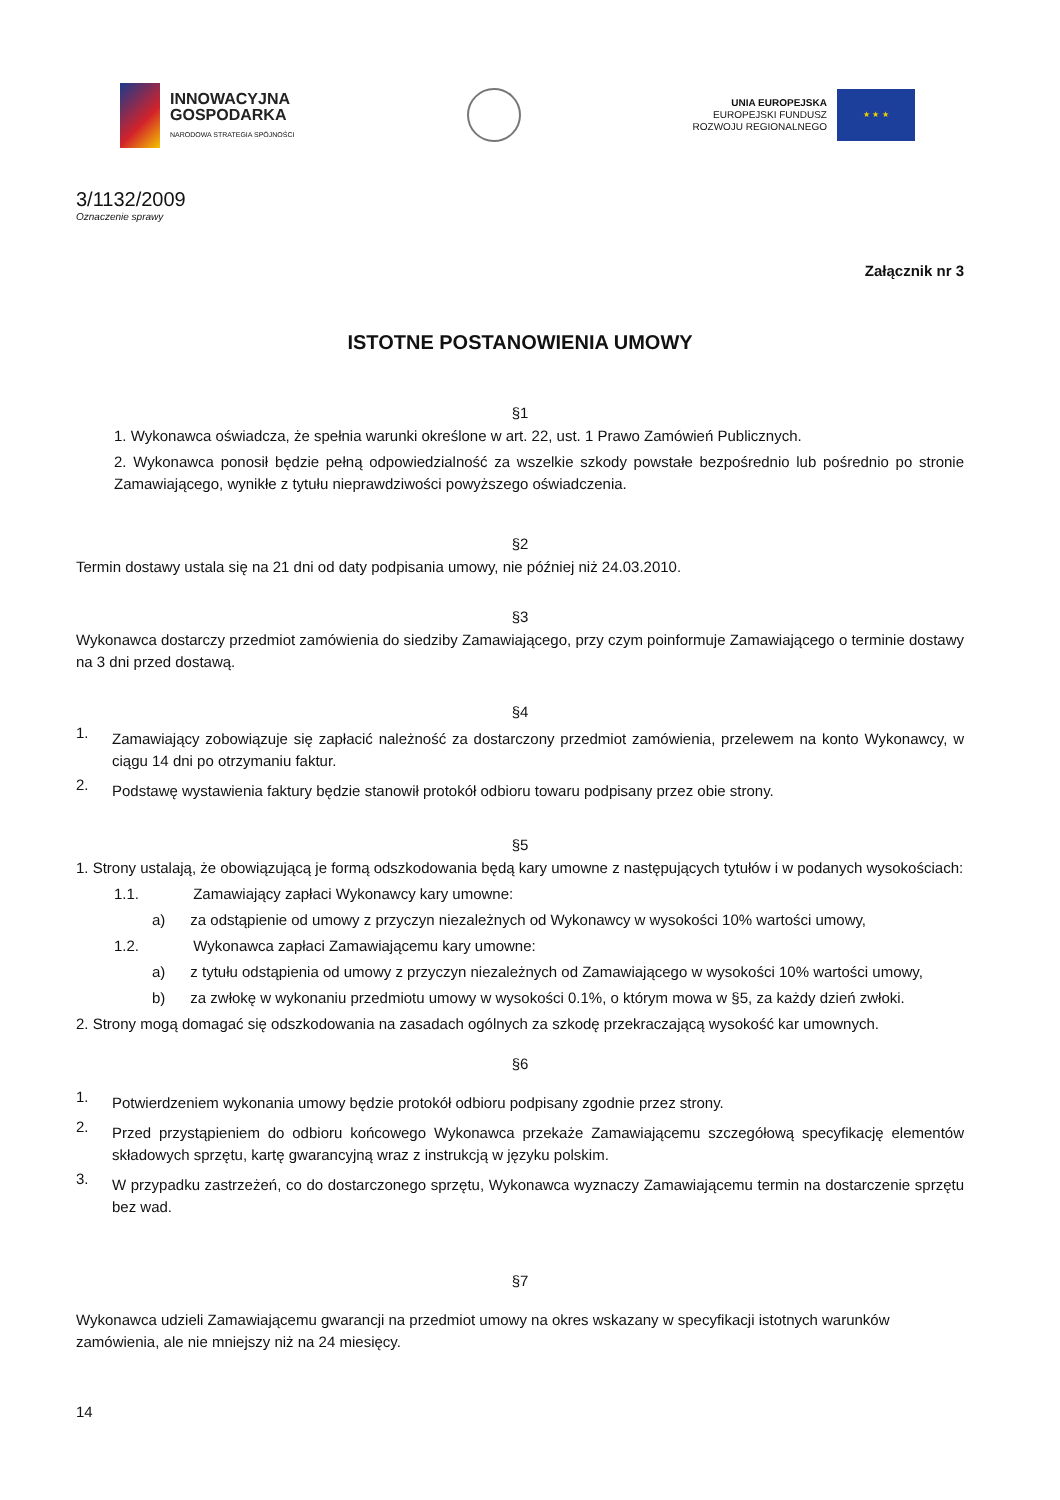INNOWACYJNA
GOSPODARKA
NARODOWA STRATEGIA SPÓJNOŚCI
UNIA EUROPEJSKA
EUROPEJSKI FUNDUSZ
ROZWOJU REGIONALNEGO
★ ★ ★
3/1132/2009
Oznaczenie sprawy
Załącznik nr 3
ISTOTNE POSTANOWIENIA UMOWY
§1
1. Wykonawca oświadcza, że spełnia warunki określone w art. 22, ust. 1 Prawo Zamówień Publicznych.
2. Wykonawca ponosił będzie pełną odpowiedzialność za wszelkie szkody powstałe bezpośrednio lub pośrednio po stronie Zamawiającego, wynikłe z tytułu nieprawdziwości powyższego oświadczenia.
§2
Termin dostawy ustala się na 21 dni od daty podpisania umowy, nie później niż 24.03.2010.
§3
Wykonawca dostarczy przedmiot zamówienia do siedziby Zamawiającego, przy czym poinformuje Zamawiającego o terminie dostawy na 3 dni przed dostawą.
§4
1.
Zamawiający zobowiązuje się zapłacić należność za dostarczony przedmiot zamówienia, przelewem na konto Wykonawcy, w ciągu 14 dni po otrzymaniu faktur.
2.
Podstawę wystawienia faktury będzie stanowił protokół odbioru towaru podpisany przez obie strony.
§5
1. Strony ustalają, że obowiązującą je formą odszkodowania będą kary umowne z następujących tytułów i w podanych wysokościach:
1.1. Zamawiający zapłaci Wykonawcy kary umowne:
a) za odstąpienie od umowy z przyczyn niezależnych od Wykonawcy w wysokości 10% wartości umowy,
1.2. Wykonawca zapłaci Zamawiającemu kary umowne:
a) z tytułu odstąpienia od umowy z przyczyn niezależnych od Zamawiającego w wysokości 10% wartości umowy,
b) za zwłokę w wykonaniu przedmiotu umowy w wysokości 0.1%, o którym mowa w §5, za każdy dzień zwłoki.
2. Strony mogą domagać się odszkodowania na zasadach ogólnych za szkodę przekraczającą wysokość kar umownych.
§6
1.
Potwierdzeniem wykonania umowy będzie protokół odbioru podpisany zgodnie przez strony.
2.
Przed przystąpieniem do odbioru końcowego Wykonawca przekaże Zamawiającemu szczegółową specyfikację elementów składowych sprzętu, kartę gwarancyjną wraz z instrukcją w języku polskim.
3.
W przypadku zastrzeżeń, co do dostarczonego sprzętu, Wykonawca wyznaczy Zamawiającemu termin na dostarczenie sprzętu bez wad.
§7
Wykonawca udzieli Zamawiającemu gwarancji na przedmiot umowy na okres wskazany w specyfikacji istotnych warunków zamówienia, ale nie mniejszy niż na 24 miesięcy.
14